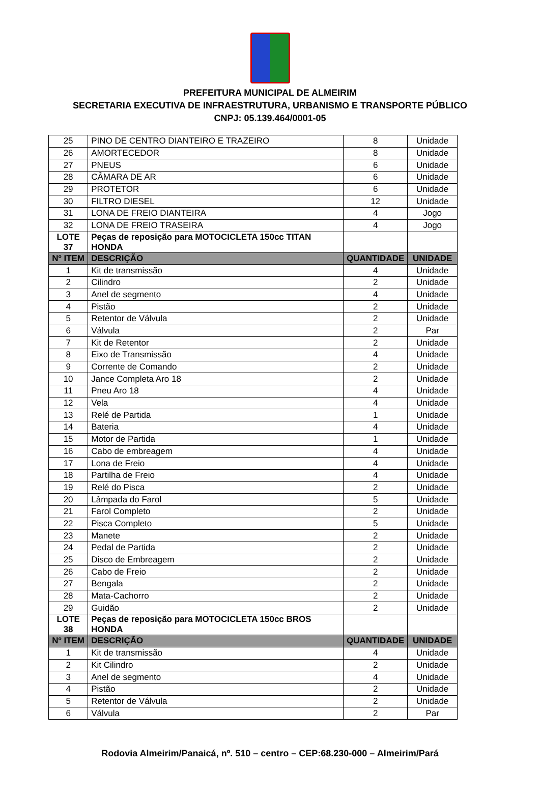PREFEITURA MUNICIPAL DE ALMEIRIM
SECRETARIA EXECUTIVA DE INFRAESTRUTURA, URBANISMO E TRANSPORTE PÚBLICO
CNPJ: 05.139.464/0001-05
| 25 | PINO DE CENTRO DIANTEIRO E TRAZEIRO | 8 | Unidade |
| 26 | AMORTECEDOR | 8 | Unidade |
| 27 | PNEUS | 6 | Unidade |
| 28 | CÂMARA DE AR | 6 | Unidade |
| 29 | PROTETOR | 6 | Unidade |
| 30 | FILTRO DIESEL | 12 | Unidade |
| 31 | LONA DE FREIO DIANTEIRA | 4 | Jogo |
| 32 | LONA DE FREIO TRASEIRA | 4 | Jogo |
| LOTE 37 | Peças de reposição para MOTOCICLETA 150cc TITAN HONDA | | |
| Nº ITEM | DESCRIÇÃO | QUANTIDADE | UNIDADE |
| 1 | Kit de transmissão | 4 | Unidade |
| 2 | Cilindro | 2 | Unidade |
| 3 | Anel de segmento | 4 | Unidade |
| 4 | Pistão | 2 | Unidade |
| 5 | Retentor de Válvula | 2 | Unidade |
| 6 | Válvula | 2 | Par |
| 7 | Kit de Retentor | 2 | Unidade |
| 8 | Eixo de Transmissão | 4 | Unidade |
| 9 | Corrente de Comando | 2 | Unidade |
| 10 | Jance Completa Aro 18 | 2 | Unidade |
| 11 | Pneu Aro 18 | 4 | Unidade |
| 12 | Vela | 4 | Unidade |
| 13 | Relé de Partida | 1 | Unidade |
| 14 | Bateria | 4 | Unidade |
| 15 | Motor de Partida | 1 | Unidade |
| 16 | Cabo de embreagem | 4 | Unidade |
| 17 | Lona de Freio | 4 | Unidade |
| 18 | Partilha de Freio | 4 | Unidade |
| 19 | Relé do Pisca | 2 | Unidade |
| 20 | Lâmpada do Farol | 5 | Unidade |
| 21 | Farol Completo | 2 | Unidade |
| 22 | Pisca Completo | 5 | Unidade |
| 23 | Manete | 2 | Unidade |
| 24 | Pedal de Partida | 2 | Unidade |
| 25 | Disco de Embreagem | 2 | Unidade |
| 26 | Cabo de Freio | 2 | Unidade |
| 27 | Bengala | 2 | Unidade |
| 28 | Mata-Cachorro | 2 | Unidade |
| 29 | Guidão | 2 | Unidade |
| LOTE 38 | Peças de reposição para MOTOCICLETA 150cc BROS HONDA | | |
| Nº ITEM | DESCRIÇÃO | QUANTIDADE | UNIDADE |
| 1 | Kit de transmissão | 4 | Unidade |
| 2 | Kit Cilindro | 2 | Unidade |
| 3 | Anel de segmento | 4 | Unidade |
| 4 | Pistão | 2 | Unidade |
| 5 | Retentor de Válvula | 2 | Unidade |
| 6 | Válvula | 2 | Par |
Rodovia Almeirim/Panaicá, nº. 510 – centro – CEP:68.230-000 – Almeirim/Pará